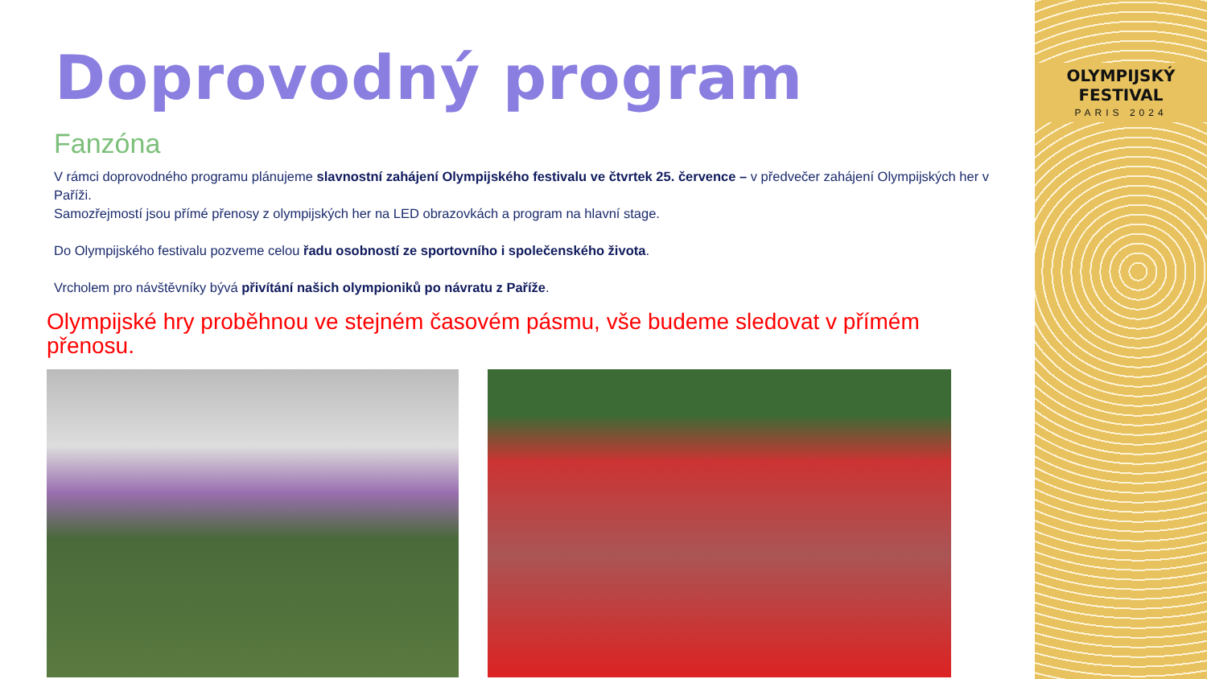OLYMPIJSKÝ FESTIVAL
PARIS 2024
Doprovodný program
Fanzóna
V rámci doprovodného programu plánujeme slavnostní zahájení Olympijského festivalu ve čtvrtek 25. července – v předvečer zahájení Olympijských her v Paříži.
Samozřejmostí jsou přímé přenosy z olympijských her na LED obrazovkách a program na hlavní stage.
Do Olympijského festivalu pozveme celou řadu osobností ze sportovního i společenského života.
Vrcholem pro návštěvníky bývá přivítání našich olympioniků po návratu z Paříže.
Olympijské hry proběhnou ve stejném časovém pásmu, vše budeme sledovat v přímém přenosu.